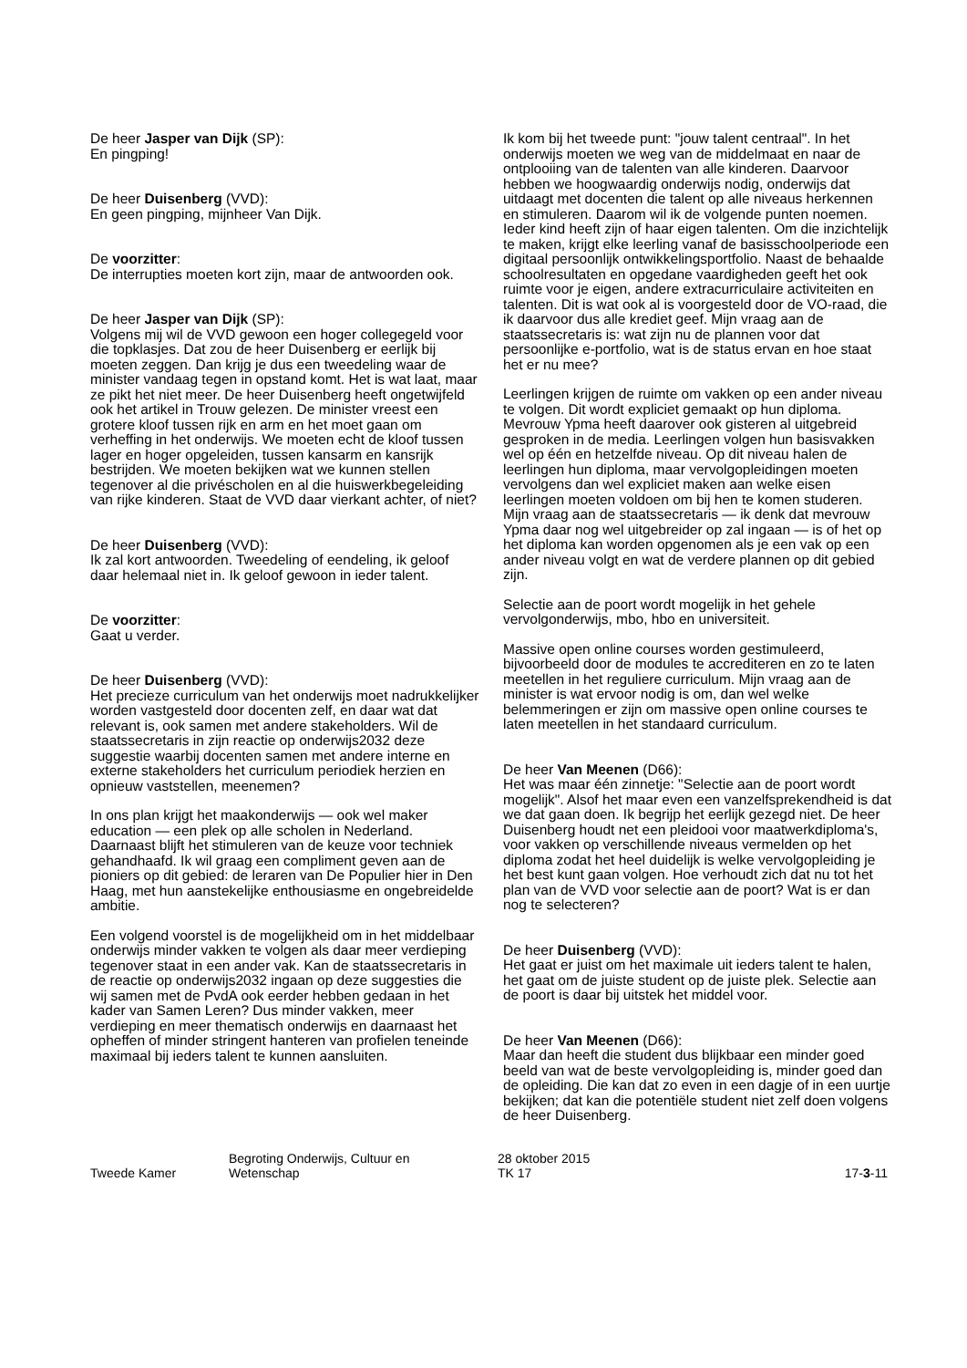De heer Jasper van Dijk (SP):
En pingping!
De heer Duisenberg (VVD):
En geen pingping, mijnheer Van Dijk.
De voorzitter:
De interrupties moeten kort zijn, maar de antwoorden ook.
De heer Jasper van Dijk (SP):
Volgens mij wil de VVD gewoon een hoger collegegeld voor die topklasjes. Dat zou de heer Duisenberg er eerlijk bij moeten zeggen. Dan krijg je dus een tweedeling waar de minister vandaag tegen in opstand komt. Het is wat laat, maar ze pikt het niet meer. De heer Duisenberg heeft ongetwijfeld ook het artikel in Trouw gelezen. De minister vreest een grotere kloof tussen rijk en arm en het moet gaan om verheffing in het onderwijs. We moeten echt de kloof tussen lager en hoger opgeleiden, tussen kansarm en kansrijk bestrijden. We moeten bekijken wat we kunnen stellen tegenover al die privéscholen en al die huiswerkbegeleiding van rijke kinderen. Staat de VVD daar vierkant achter, of niet?
De heer Duisenberg (VVD):
Ik zal kort antwoorden. Tweedeling of eendeling, ik geloof daar helemaal niet in. Ik geloof gewoon in ieder talent.
De voorzitter:
Gaat u verder.
De heer Duisenberg (VVD):
Het precieze curriculum van het onderwijs moet nadrukkelijker worden vastgesteld door docenten zelf, en daar wat dat relevant is, ook samen met andere stakeholders. Wil de staatssecretaris in zijn reactie op onderwijs2032 deze suggestie waarbij docenten samen met andere interne en externe stakeholders het curriculum periodiek herzien en opnieuw vaststellen, meenemen?
In ons plan krijgt het maakonderwijs — ook wel maker education — een plek op alle scholen in Nederland. Daarnaast blijft het stimuleren van de keuze voor techniek gehandhaafd. Ik wil graag een compliment geven aan de pioniers op dit gebied: de leraren van De Populier hier in Den Haag, met hun aanstekelijke enthousiasme en ongebreidelde ambitie.
Een volgend voorstel is de mogelijkheid om in het middelbaar onderwijs minder vakken te volgen als daar meer verdieping tegenover staat in een ander vak. Kan de staatssecretaris in de reactie op onderwijs2032 ingaan op deze suggesties die wij samen met de PvdA ook eerder hebben gedaan in het kader van Samen Leren? Dus minder vakken, meer verdieping en meer thematisch onderwijs en daarnaast het opheffen of minder stringent hanteren van profielen teneinde maximaal bij ieders talent te kunnen aansluiten.
Ik kom bij het tweede punt: "jouw talent centraal". In het onderwijs moeten we weg van de middelmaat en naar de ontplooiing van de talenten van alle kinderen. Daarvoor hebben we hoogwaardig onderwijs nodig, onderwijs dat uitdaagt met docenten die talent op alle niveaus herkennen en stimuleren. Daarom wil ik de volgende punten noemen. Ieder kind heeft zijn of haar eigen talenten. Om die inzichtelijk te maken, krijgt elke leerling vanaf de basisschoolperiode een digitaal persoonlijk ontwikkelingsportfolio. Naast de behaalde schoolresultaten en opgedane vaardigheden geeft het ook ruimte voor je eigen, andere extracurriculaire activiteiten en talenten. Dit is wat ook al is voorgesteld door de VO-raad, die ik daarvoor dus alle krediet geef. Mijn vraag aan de staatssecretaris is: wat zijn nu de plannen voor dat persoonlijke e-portfolio, wat is de status ervan en hoe staat het er nu mee?
Leerlingen krijgen de ruimte om vakken op een ander niveau te volgen. Dit wordt expliciet gemaakt op hun diploma. Mevrouw Ypma heeft daarover ook gisteren al uitgebreid gesproken in de media. Leerlingen volgen hun basisvakken wel op één en hetzelfde niveau. Op dit niveau halen de leerlingen hun diploma, maar vervolgopleidingen moeten vervolgens dan wel expliciet maken aan welke eisen leerlingen moeten voldoen om bij hen te komen studeren. Mijn vraag aan de staatssecretaris — ik denk dat mevrouw Ypma daar nog wel uitgebreider op zal ingaan — is of het op het diploma kan worden opgenomen als je een vak op een ander niveau volgt en wat de verdere plannen op dit gebied zijn.
Selectie aan de poort wordt mogelijk in het gehele vervolgonderwijs, mbo, hbo en universiteit.
Massive open online courses worden gestimuleerd, bijvoorbeeld door de modules te accrediteren en zo te laten meetellen in het reguliere curriculum. Mijn vraag aan de minister is wat ervoor nodig is om, dan wel welke belemmeringen er zijn om massive open online courses te laten meetellen in het standaard curriculum.
De heer Van Meenen (D66):
Het was maar één zinnetje: "Selectie aan de poort wordt mogelijk". Alsof het maar even een vanzelfsprekendheid is dat we dat gaan doen. Ik begrijp het eerlijk gezegd niet. De heer Duisenberg houdt net een pleidooi voor maatwerkdiploma's, voor vakken op verschillende niveaus vermelden op het diploma zodat het heel duidelijk is welke vervolgopleiding je het best kunt gaan volgen. Hoe verhoudt zich dat nu tot het plan van de VVD voor selectie aan de poort? Wat is er dan nog te selecteren?
De heer Duisenberg (VVD):
Het gaat er juist om het maximale uit ieders talent te halen, het gaat om de juiste student op de juiste plek. Selectie aan de poort is daar bij uitstek het middel voor.
De heer Van Meenen (D66):
Maar dan heeft die student dus blijkbaar een minder goed beeld van wat de beste vervolgopleiding is, minder goed dan de opleiding. Die kan dat zo even in een dagje of in een uurtje bekijken; dat kan die potentiële student niet zelf doen volgens de heer Duisenberg.
Tweede Kamer
Begroting Onderwijs, Cultuur en
Wetenschap
28 oktober 2015
TK 17
17-3-11